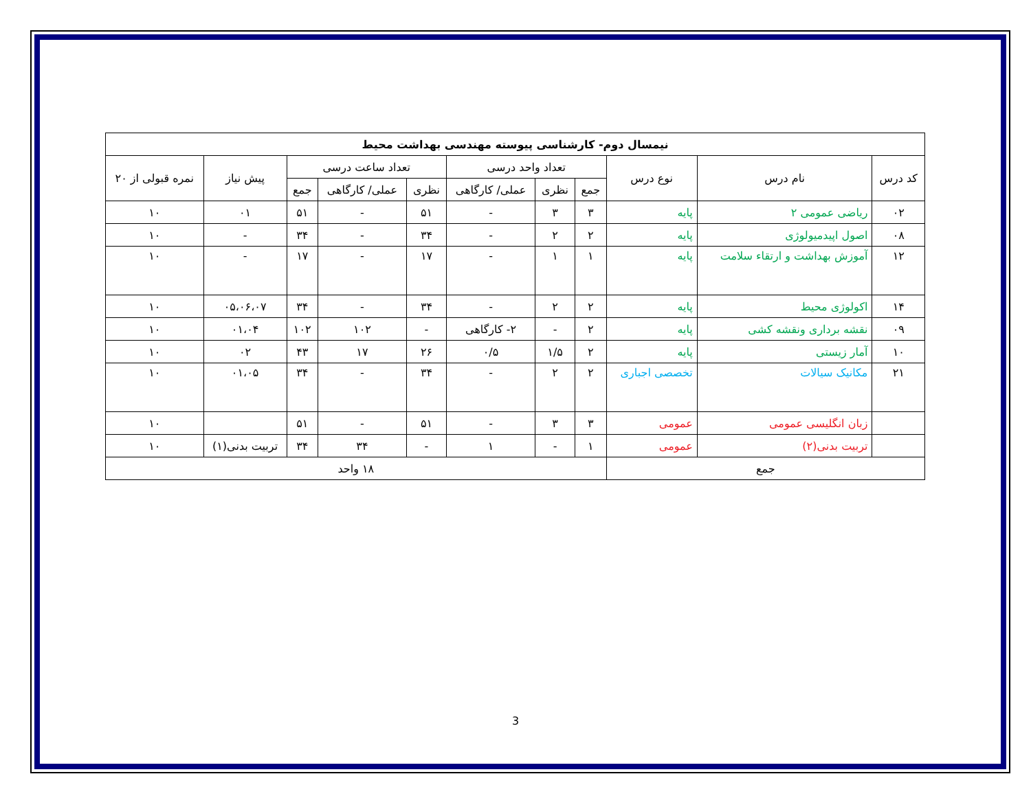| نیمسال دوم- کارشناسی پیوسته مهندسی بهداشت محیط | | | | | | | | | | |
| --- | --- | --- | --- | --- | --- | --- | --- | --- | --- | --- |
| کد درس | نام درس | نوع درس | تعداد واحد درسی | | | تعداد ساعت درسی | | | پیش نیاز | نمره قبولی از ۲۰ |
| | | | جمع | نظری | عملی/ کارگاهی | نظری | عملی/ کارگاهی | جمع | | |
| ۰۲ | ریاضی عمومی ۲ | پایه | ۳ | ۳ | - | ۵۱ | - | ۵۱ | ۰۱ | ۱۰ |
| ۰۸ | اصول اپیدمیولوژی | پایه | ۲ | ۲ | - | ۳۴ | - | ۳۴ | - | ۱۰ |
| ۱۲ | آموزش بهداشت و ارتقاء سلامت | پایه | ۱ | ۱ | - | ۱۷ | - | ۱۷ | - | ۱۰ |
| ۱۴ | اکولوژی محیط | پایه | ۲ | ۲ | - | ۳۴ | - | ۳۴ | ۰۵،۰۶،۰۷ | ۱۰ |
| ۰۹ | نقشه برداری ونقشه کشی | پایه | ۲ | - | ۲- کارگاهی | - | ۱۰۲ | ۱۰۲ | ۰۱،۰۴ | ۱۰ |
| ۱۰ | آمار زیستی | پایه | ۲ | ۱/۵ | ۰/۵ | ۲۶ | ۱۷ | ۴۳ | ۰۲ | ۱۰ |
| ۲۱ | مکانیک سیالات | تخصصی اجباری | ۲ | ۲ | - | ۳۴ | - | ۳۴ | ۰۱،۰۵ | ۱۰ |
| | زبان انگلیسی عمومی | عمومی | ۳ | ۳ | - | ۵۱ | - | ۵۱ | | ۱۰ |
| | تربیت بدنی(۲) | عمومی | ۱ | - | ۱ | - | ۳۴ | ۳۴ | تربیت بدنی(۱) | ۱۰ |
| جمع | | | ۱۸ واحد | | | | | | | |
3